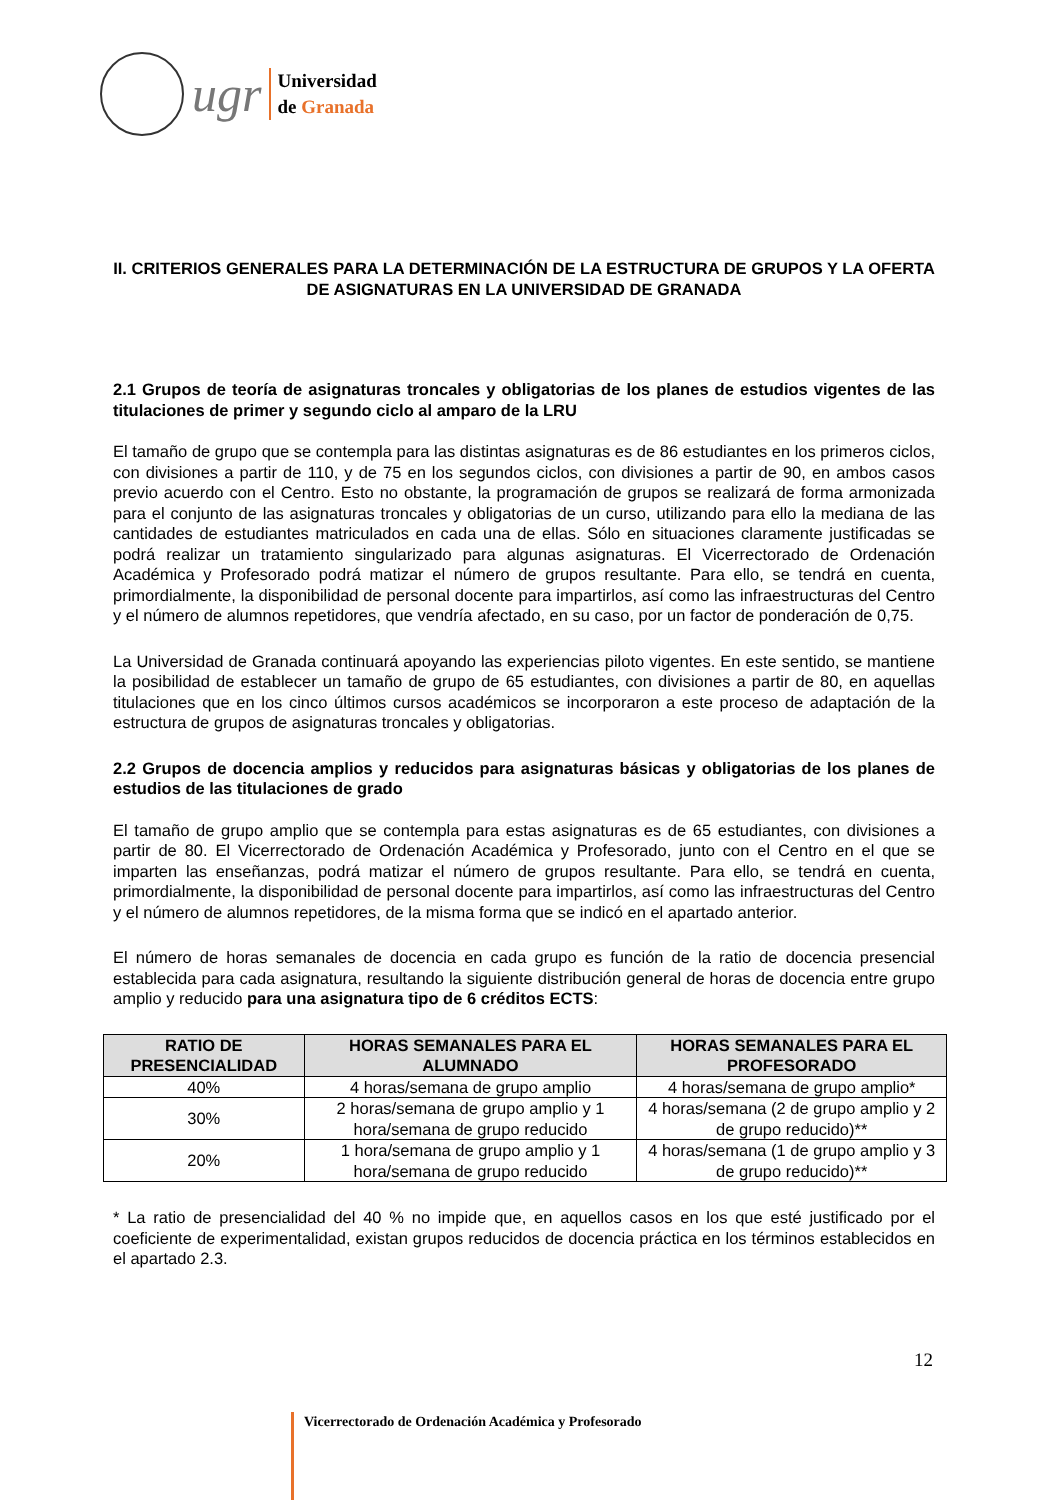ugr
Universidad
de Granada
II. CRITERIOS GENERALES PARA LA DETERMINACIÓN DE LA ESTRUCTURA DE GRUPOS Y LA OFERTA DE ASIGNATURAS EN LA UNIVERSIDAD DE GRANADA
2.1 Grupos de teoría de asignaturas troncales y obligatorias de los planes de estudios vigentes de las titulaciones de primer y segundo ciclo al amparo de la LRU
El tamaño de grupo que se contempla para las distintas asignaturas es de 86 estudiantes en los primeros ciclos, con divisiones a partir de 110, y de 75 en los segundos ciclos, con divisiones a partir de 90, en ambos casos previo acuerdo con el Centro. Esto no obstante, la programación de grupos se realizará de forma armonizada para el conjunto de las asignaturas troncales y obligatorias de un curso, utilizando para ello la mediana de las cantidades de estudiantes matriculados en cada una de ellas. Sólo en situaciones claramente justificadas se podrá realizar un tratamiento singularizado para algunas asignaturas. El Vicerrectorado de Ordenación Académica y Profesorado podrá matizar el número de grupos resultante. Para ello, se tendrá en cuenta, primordialmente, la disponibilidad de personal docente para impartirlos, así como las infraestructuras del Centro y el número de alumnos repetidores, que vendría afectado, en su caso, por un factor de ponderación de 0,75.
La Universidad de Granada continuará apoyando las experiencias piloto vigentes. En este sentido, se mantiene la posibilidad de establecer un tamaño de grupo de 65 estudiantes, con divisiones a partir de 80, en aquellas titulaciones que en los cinco últimos cursos académicos se incorporaron a este proceso de adaptación de la estructura de grupos de asignaturas troncales y obligatorias.
2.2 Grupos de docencia amplios y reducidos para asignaturas básicas y obligatorias de los planes de estudios de las titulaciones de grado
El tamaño de grupo amplio que se contempla para estas asignaturas es de 65 estudiantes, con divisiones a partir de 80. El Vicerrectorado de Ordenación Académica y Profesorado, junto con el Centro en el que se imparten las enseñanzas, podrá matizar el número de grupos resultante. Para ello, se tendrá en cuenta, primordialmente, la disponibilidad de personal docente para impartirlos, así como las infraestructuras del Centro y el número de alumnos repetidores, de la misma forma que se indicó en el apartado anterior.
El número de horas semanales de docencia en cada grupo es función de la ratio de docencia presencial establecida para cada asignatura, resultando la siguiente distribución general de horas de docencia entre grupo amplio y reducido para una asignatura tipo de 6 créditos ECTS:
| RATIO DE PRESENCIALIDAD | HORAS SEMANALES PARA EL ALUMNADO | HORAS SEMANALES PARA EL PROFESORADO |
| --- | --- | --- |
| 40% | 4 horas/semana de grupo amplio | 4 horas/semana de grupo amplio* |
| 30% | 2 horas/semana de grupo amplio y 1 hora/semana de grupo reducido | 4 horas/semana (2 de grupo amplio y 2 de grupo reducido)** |
| 20% | 1 hora/semana de grupo amplio y 1 hora/semana de grupo reducido | 4 horas/semana (1 de grupo amplio y 3 de grupo reducido)** |
* La ratio de presencialidad del 40 % no impide que, en aquellos casos en los que esté justificado por el coeficiente de experimentalidad, existan grupos reducidos de docencia práctica en los términos establecidos en el apartado 2.3.
12
Vicerrectorado de Ordenación Académica y Profesorado